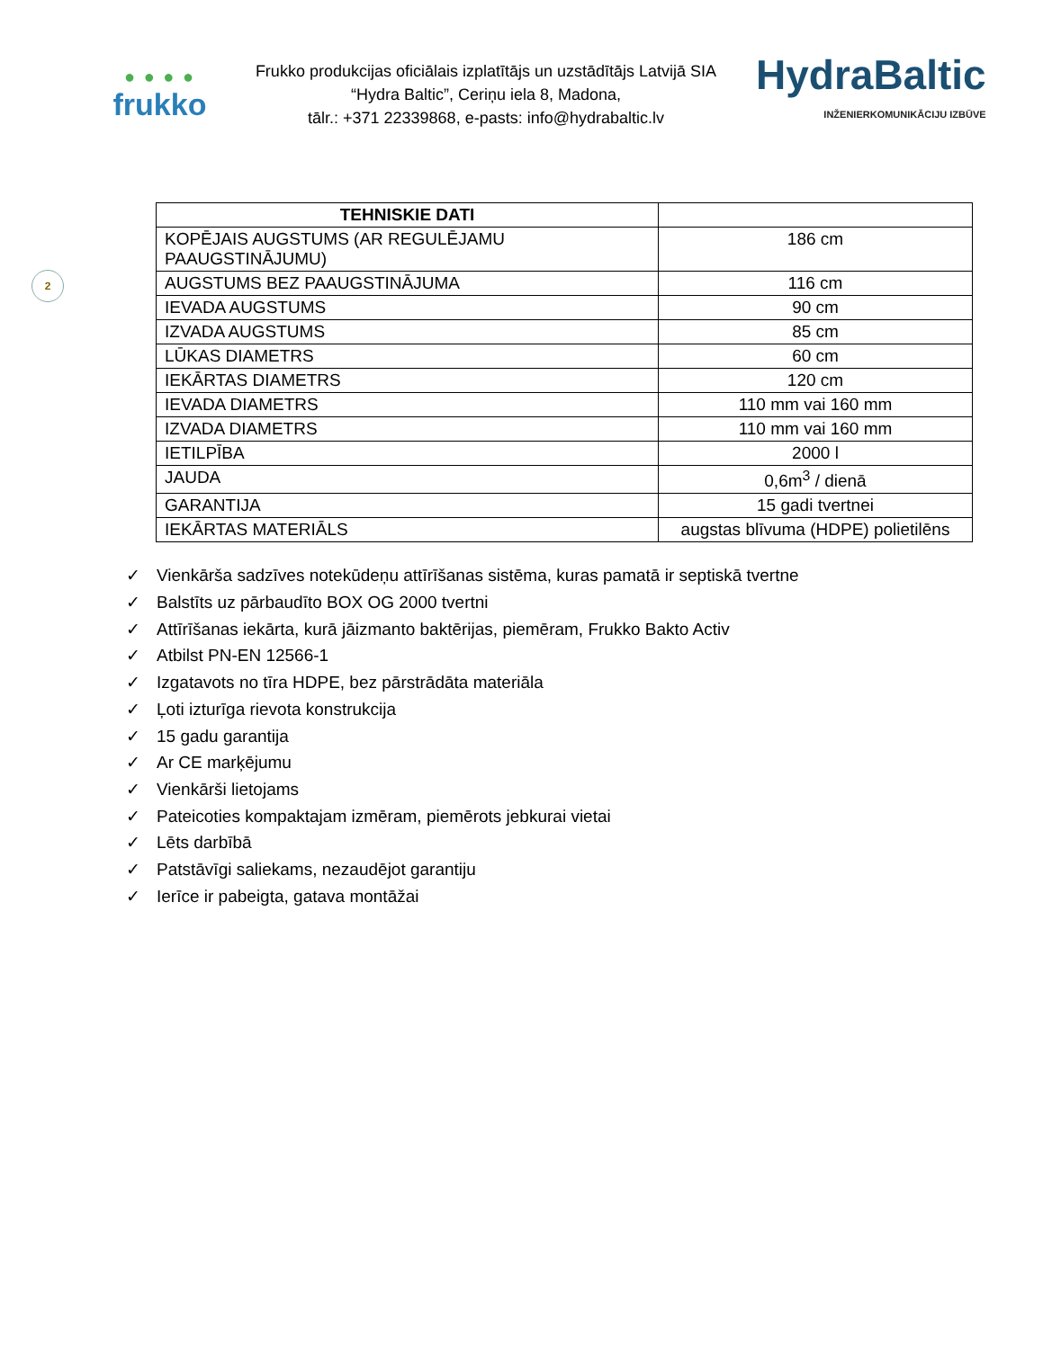● ● ● ●
frukko
Frukko produkcijas oficiālais izplatītājs un uzstādītājs Latvijā SIA “Hydra Baltic”, Ceriņu iela 8, Madona,
tālr.: +371 22339868, e-pasts: info@hydrabaltic.lv
HydraBaltic
INŽENIERKOMUNIKĀCIJU IZBŪVE
2
| TEHNISKIE DATI | |
| --- | --- |
| KOPĒJAIS AUGSTUMS (AR REGULĒJAMU PAAUGSTINĀJUMU) | 186 cm |
| AUGSTUMS BEZ PAAUGSTINĀJUMA | 116 cm |
| IEVADA AUGSTUMS | 90 cm |
| IZVADA AUGSTUMS | 85 cm |
| LŪKAS DIAMETRS | 60 cm |
| IEKĀRTAS DIAMETRS | 120 cm |
| IEVADA DIAMETRS | 110 mm vai 160 mm |
| IZVADA DIAMETRS | 110 mm vai 160 mm |
| IETILPĪBA | 2000 l |
| JAUDA | 0,6m<sup>3</sup> / dienā |
| GARANTIJA | 15 gadi tvertnei |
| IEKĀRTAS MATERIĀLS | augstas blīvuma (HDPE) polietilēns |
✓ Vienkārša sadzīves notekūdeņu attīrīšanas sistēma, kuras pamatā ir septiskā tvertne
✓ Balstīts uz pārbaudīto BOX OG 2000 tvertni
✓ Attīrīšanas iekārta, kurā jāizmanto baktērijas, piemēram, Frukko Bakto Activ
✓ Atbilst PN-EN 12566-1
✓ Izgatavots no tīra HDPE, bez pārstrādāta materiāla
✓ Ļoti izturīga rievota konstrukcija
✓ 15 gadu garantija
✓ Ar CE marķējumu
✓ Vienkārši lietojams
✓ Pateicoties kompaktajam izmēram, piemērots jebkurai vietai
✓ Lēts darbībā
✓ Patstāvīgi saliekams, nezaudējot garantiju
✓ Ierīce ir pabeigta, gatava montāžai